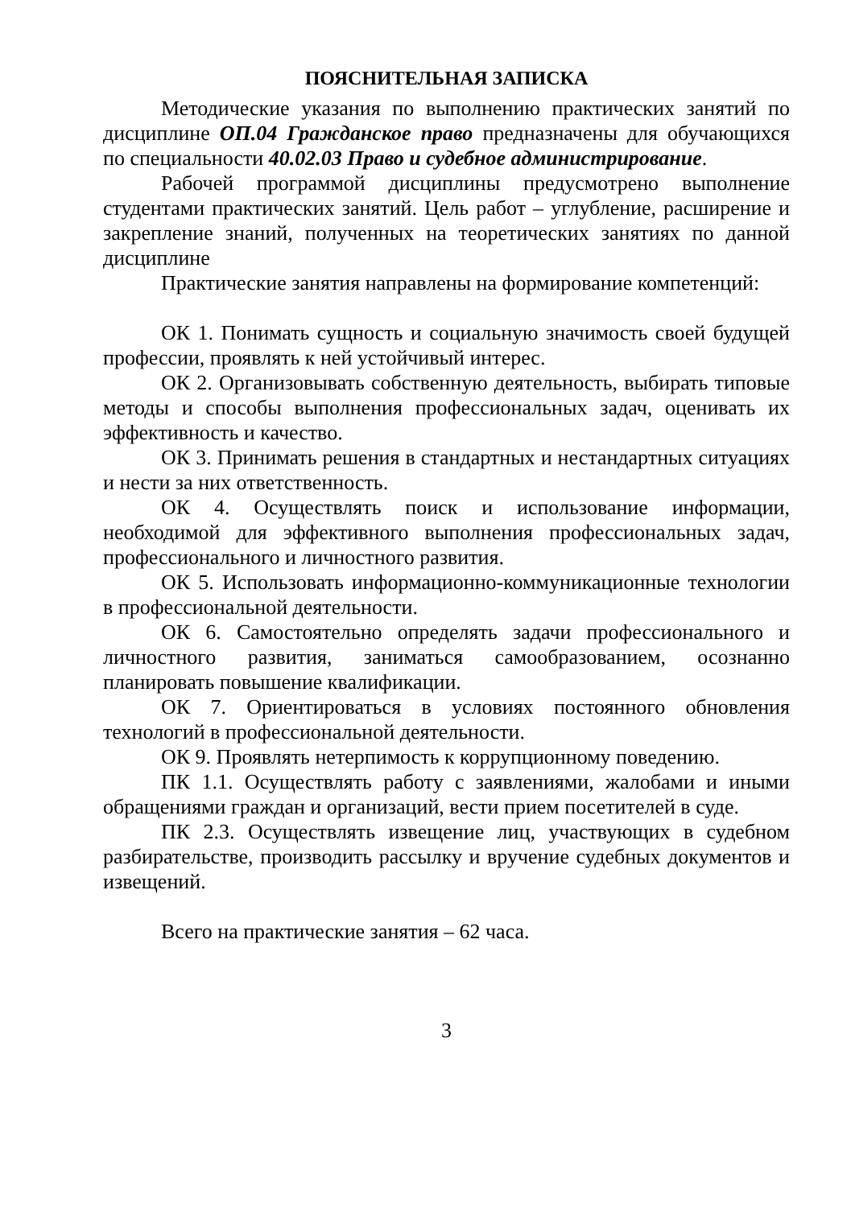ПОЯСНИТЕЛЬНАЯ ЗАПИСКА
Методические указания по выполнению практических занятий по дисциплине ОП.04 Гражданское право предназначены для обучающихся по специальности 40.02.03 Право и судебное администрирование.
Рабочей программой дисциплины предусмотрено выполнение студентами практических занятий. Цель работ – углубление, расширение и закрепление знаний, полученных на теоретических занятиях по данной дисциплине
Практические занятия направлены на формирование компетенций:
ОК 1. Понимать сущность и социальную значимость своей будущей профессии, проявлять к ней устойчивый интерес.
ОК 2. Организовывать собственную деятельность, выбирать типовые методы и способы выполнения профессиональных задач, оценивать их эффективность и качество.
ОК 3. Принимать решения в стандартных и нестандартных ситуациях и нести за них ответственность.
ОК 4. Осуществлять поиск и использование информации, необходимой для эффективного выполнения профессиональных задач, профессионального и личностного развития.
ОК 5. Использовать информационно-коммуникационные технологии в профессиональной деятельности.
ОК 6. Самостоятельно определять задачи профессионального и личностного развития, заниматься самообразованием, осознанно планировать повышение квалификации.
ОК 7. Ориентироваться в условиях постоянного обновления технологий в профессиональной деятельности.
ОК 9. Проявлять нетерпимость к коррупционному поведению.
ПК 1.1. Осуществлять работу с заявлениями, жалобами и иными обращениями граждан и организаций, вести прием посетителей в суде.
ПК 2.3. Осуществлять извещение лиц, участвующих в судебном разбирательстве, производить рассылку и вручение судебных документов и извещений.
Всего на практические занятия – 62 часа.
3